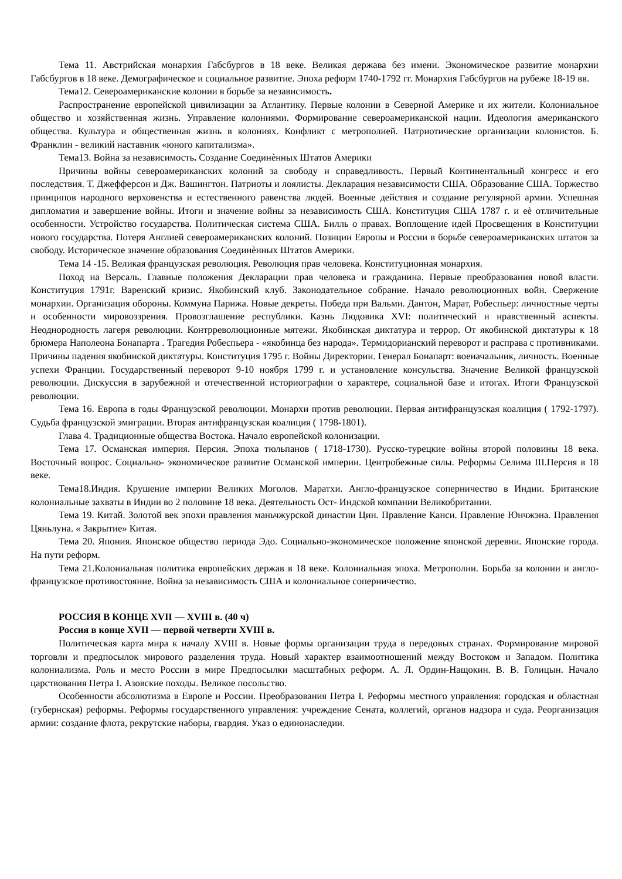Тема 11. Австрийская монархия Габсбургов в 18 веке. Великая держава без имени. Экономическое развитие монархии Габсбургов в 18 веке. Демографическое и социальное развитие. Эпоха реформ 1740-1792 гг. Монархия Габсбургов на рубеже 18-19 вв.
Тема12. Североамериканские колонии в борьбе за независимость.
Распространение европейской цивилизации за Атлантику. Первые колонии в Северной Америке и их жители. Колониальное общество и хозяйственная жизнь. Управление колониями. Формирование североамериканской нации. Идеология американского общества. Культура и общественная жизнь в колониях. Конфликт с метрополией. Патриотические организации колонистов. Б. Франклин - великий наставник «юного капитализма».
Тема13. Война за независимость. Создание Соединѐнных Штатов Америки
Причины войны североамериканских колоний за свободу и справедливость. Первый Континентальный конгресс и его последствия. Т. Джефферсон и Дж. Вашингтон. Патриоты и лоялисты. Декларация независимости США. Образование США. Торжество принципов народного верховенства и естественного равенства людей. Военные действия и создание регулярной армии. Успешная дипломатия и завершение войны. Итоги и значение войны за независимость США. Конституция США 1787 г. и еѐ отличительные особенности. Устройство государства. Политическая система США. Билль о правах. Воплощение идей Просвещения в Конституции нового государства. Потеря Англией североамериканских колоний. Позиции Европы и России в борьбе североамериканских штатов за свободу. Историческое значение образования Соединѐнных Штатов Америки.
Тема 14 -15. Великая французская революция. Революция прав человека. Конституционная монархия.
Поход на Версаль. Главные положения Декларации прав человека и гражданина. Первые преобразования новой власти. Конституция 1791г. Варенский кризис. Якобинский клуб. Законодательное собрание. Начало революционных войн. Свержение монархии. Организация обороны. Коммуна Парижа. Новые декреты. Победа при Вальми. Дантон, Марат, Робеспьер: личностные черты и особенности мировоззрения. Провозглашение республики. Казнь Людовика XVI: политический и нравственный аспекты. Неоднородность лагеря революции. Контрреволюционные мятежи. Якобинская диктатура и террор. От якобинской диктатуры к 18 брюмера Наполеона Бонапарта . Трагедия Робеспьера - «якобинца без народа». Термидорианский переворот и расправа с противниками. Причины падения якобинской диктатуры. Конституция 1795 г. Войны Директории. Генерал Бонапарт: военачальник, личность. Военные успехи Франции. Государственный переворот 9-10 ноября 1799 г. и установление консульства. Значение Великой французской революции. Дискуссия в зарубежной и отечественной историографии о характере, социальной базе и итогах. Итоги Французской революции.
Тема 16. Европа в годы Французской революции. Монархи против революции. Первая антифранцузская коалиция ( 1792-1797). Судьба французской эмиграции. Вторая антифранцузская коалиция ( 1798-1801).
Глава 4. Традиционные общества Востока. Начало европейской колонизации.
Тема 17. Османская империя. Персия. Эпоха тюльпанов ( 1718-1730). Русско-турецкие войны второй половины 18 века. Восточный вопрос. Социально- экономическое развитие Османской империи. Центробежные силы. Реформы Селима III.Персия в 18 веке.
Тема18.Индия. Крушение империи Великих Моголов. Маратхи. Англо-французское соперничество в Индии. Британские колониальные захваты в Индии во 2 половине 18 века. Деятельность Ост- Индской компании Великобритании.
Тема 19. Китай. Золотой век эпохи правления маньчжурской династии Цин. Правление Канси. Правление Юнчжэна. Правления Цяньлуна. « Закрытие» Китая.
Тема 20. Япония. Японское общество периода Эдо. Социально-экономическое положение японской деревни. Японские города. На пути реформ.
Тема 21.Колониальная политика европейских держав в 18 веке. Колониальная эпоха. Метрополии. Борьба за колонии и англо- французское противостояние. Война за независимость США и колониальное соперничество.
РОССИЯ В КОНЦЕ XVII — XVIII в. (40 ч)
Россия в конце XVII — первой четверти XVIII в.
Политическая карта мира к началу XVIII в. Новые формы организации труда в передовых странах. Формирование мировой торговли и предпосылок мирового разделения труда. Новый характер взаимоотношений между Востоком и Западом. Политика колониализма. Роль и место России в мире Предпосылки масштабных реформ. А. Л. Ордин-Нащокин. В. В. Голицын. Начало царствования Петра I. Азовские походы. Великое посольство.
Особенности абсолютизма в Европе и России. Преобразования Петра I. Реформы местного управления: городская и областная (губернская) реформы. Реформы государственного управления: учреждение Сената, коллегий, органов надзора и суда. Реорганизация армии: создание флота, рекрутские наборы, гвардия. Указ о единонаследии.